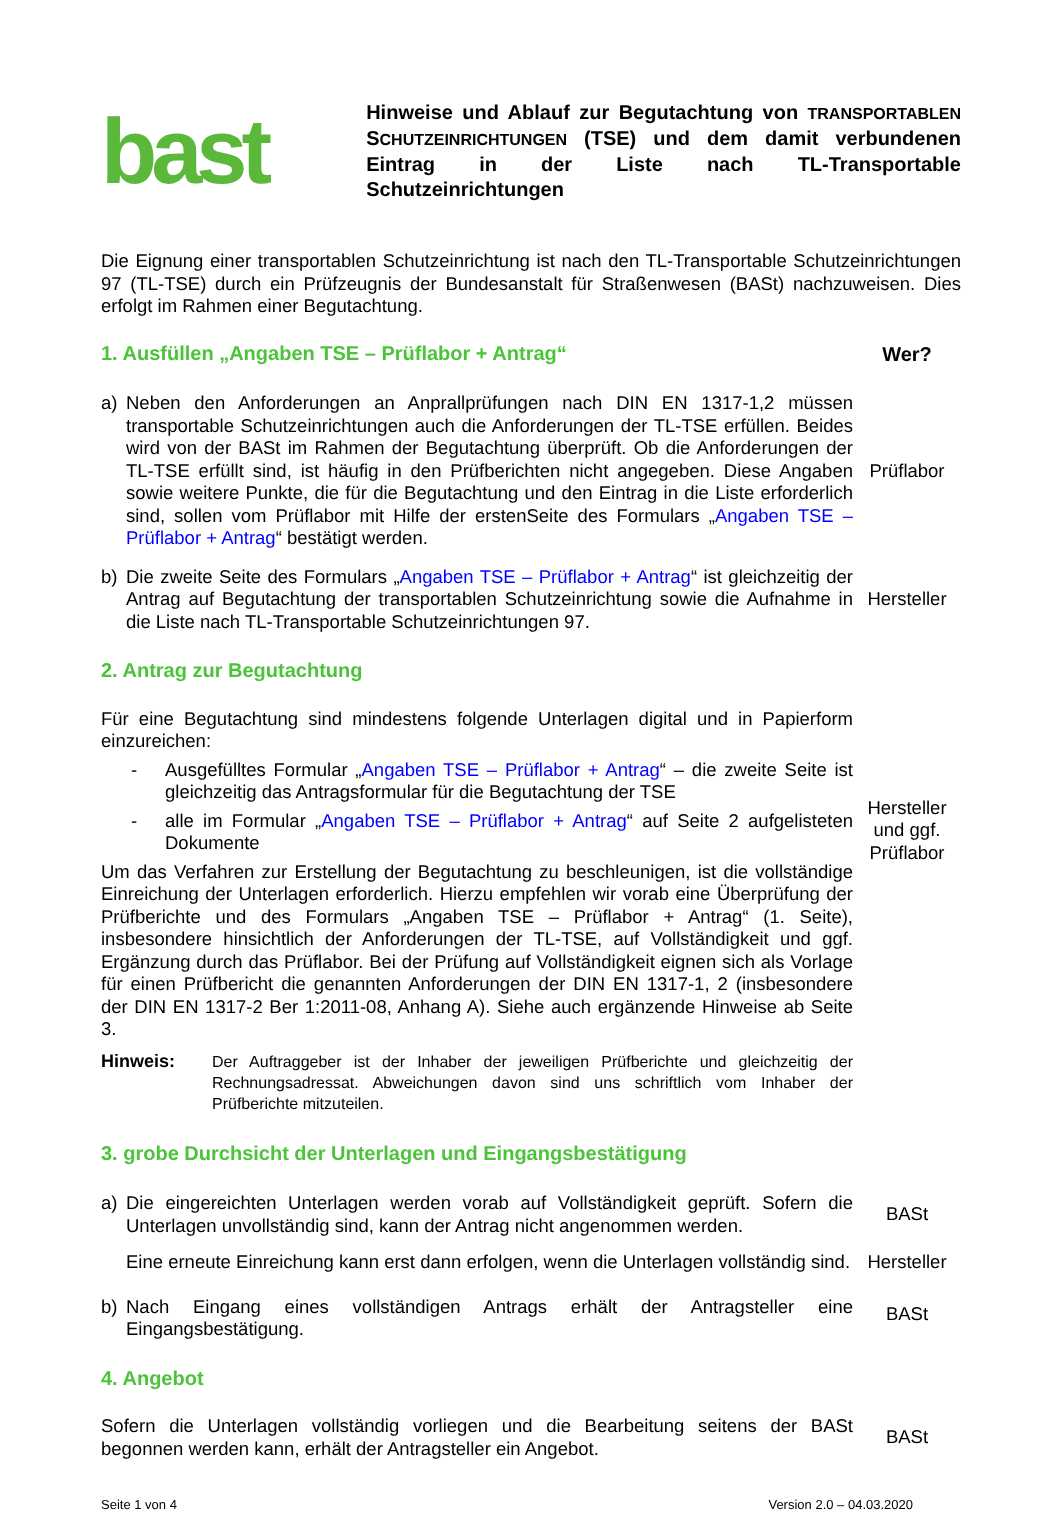bast
Hinweise und Ablauf zur Begutachtung von TRANSPORTABLEN SCHUTZEINRICHTUNGEN (TSE) und dem damit verbundenen Eintrag in der Liste nach TL-Transportable Schutzeinrichtungen
Die Eignung einer transportablen Schutzeinrichtung ist nach den TL-Transportable Schutzeinrichtungen 97 (TL-TSE) durch ein Prüfzeugnis der Bundesanstalt für Straßenwesen (BASt) nachzuweisen. Dies erfolgt im Rahmen einer Begutachtung.
1. Ausfüllen „Angaben TSE – Prüflabor + Antrag“
Wer?
a) Neben den Anforderungen an Anprallprüfungen nach DIN EN 1317-1,2 müssen transportable Schutzeinrichtungen auch die Anforderungen der TL-TSE erfüllen. Beides wird von der BASt im Rahmen der Begutachtung überprüft. Ob die Anforderungen der TL-TSE erfüllt sind, ist häufig in den Prüfberichten nicht angegeben. Diese Angaben sowie weitere Punkte, die für die Begutachtung und den Eintrag in die Liste erforderlich sind, sollen vom Prüflabor mit Hilfe der erstenSeite des Formulars „Angaben TSE – Prüflabor + Antrag“ bestätigt werden.
Prüflabor
b) Die zweite Seite des Formulars „Angaben TSE – Prüflabor + Antrag“ ist gleichzeitig der Antrag auf Begutachtung der transportablen Schutzeinrichtung sowie die Aufnahme in die Liste nach TL-Transportable Schutzeinrichtungen 97.
Hersteller
2. Antrag zur Begutachtung
Für eine Begutachtung sind mindestens folgende Unterlagen digital und in Papierform einzureichen:
- Ausgefülltes Formular „Angaben TSE – Prüflabor + Antrag“ – die zweite Seite ist gleichzeitig das Antragsformular für die Begutachtung der TSE
- alle im Formular „Angaben TSE – Prüflabor + Antrag“ auf Seite 2 aufgelisteten Dokumente
Um das Verfahren zur Erstellung der Begutachtung zu beschleunigen, ist die vollständige Einreichung der Unterlagen erforderlich. Hierzu empfehlen wir vorab eine Überprüfung der Prüfberichte und des Formulars „Angaben TSE – Prüflabor + Antrag“ (1. Seite), insbesondere hinsichtlich der Anforderungen der TL-TSE, auf Vollständigkeit und ggf. Ergänzung durch das Prüflabor. Bei der Prüfung auf Vollständigkeit eignen sich als Vorlage für einen Prüfbericht die genannten Anforderungen der DIN EN 1317-1, 2 (insbesondere der DIN EN 1317-2 Ber 1:2011-08, Anhang A). Siehe auch ergänzende Hinweise ab Seite 3.
Hinweis: Der Auftraggeber ist der Inhaber der jeweiligen Prüfberichte und gleichzeitig der Rechnungsadressat. Abweichungen davon sind uns schriftlich vom Inhaber der Prüfberichte mitzuteilen.
Hersteller
und ggf.
Prüflabor
3. grobe Durchsicht der Unterlagen und Eingangsbestätigung
a) Die eingereichten Unterlagen werden vorab auf Vollständigkeit geprüft. Sofern die Unterlagen unvollständig sind, kann der Antrag nicht angenommen werden.
BASt
Eine erneute Einreichung kann erst dann erfolgen, wenn die Unterlagen vollständig sind.
Hersteller
b) Nach Eingang eines vollständigen Antrags erhält der Antragsteller eine Eingangsbestätigung.
BASt
4. Angebot
Sofern die Unterlagen vollständig vorliegen und die Bearbeitung seitens der BASt begonnen werden kann, erhält der Antragsteller ein Angebot.
BASt
Seite 1 von 4 Version 2.0 – 04.03.2020